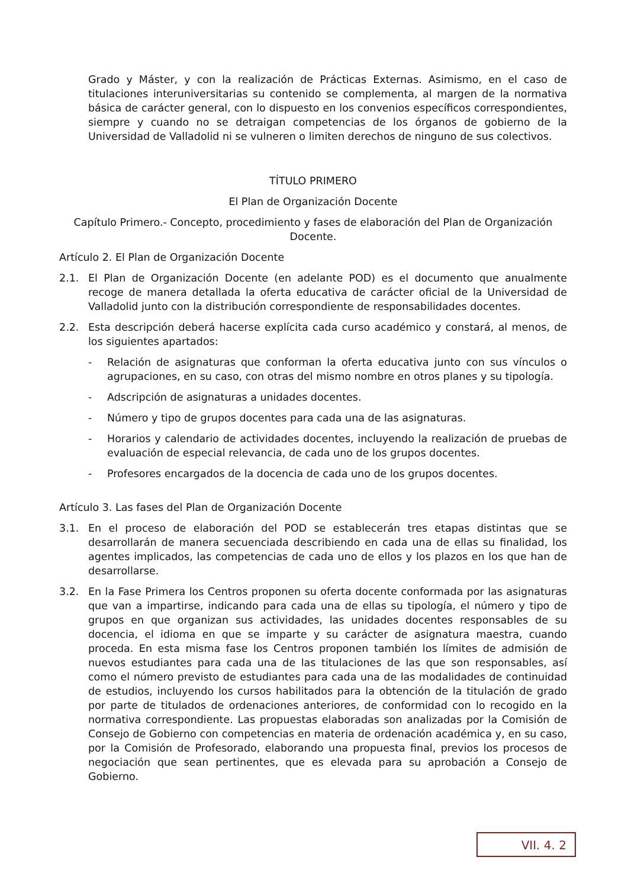Grado y Máster, y con la realización de Prácticas Externas. Asimismo, en el caso de titulaciones interuniversitarias su contenido se complementa, al margen de la normativa básica de carácter general, con lo dispuesto en los convenios específicos correspondientes, siempre y cuando no se detraigan competencias de los órganos de gobierno de la Universidad de Valladolid ni se vulneren o limiten derechos de ninguno de sus colectivos.
TÍTULO PRIMERO
El Plan de Organización Docente
Capítulo Primero.- Concepto, procedimiento y fases de elaboración del Plan de Organización Docente.
Artículo 2. El Plan de Organización Docente
2.1. El Plan de Organización Docente (en adelante POD) es el documento que anualmente recoge de manera detallada la oferta educativa de carácter oficial de la Universidad de Valladolid junto con la distribución correspondiente de responsabilidades docentes.
2.2. Esta descripción deberá hacerse explícita cada curso académico y constará, al menos, de los siguientes apartados:
- Relación de asignaturas que conforman la oferta educativa junto con sus vínculos o agrupaciones, en su caso, con otras del mismo nombre en otros planes y su tipología.
- Adscripción de asignaturas a unidades docentes.
- Número y tipo de grupos docentes para cada una de las asignaturas.
- Horarios y calendario de actividades docentes, incluyendo la realización de pruebas de evaluación de especial relevancia, de cada uno de los grupos docentes.
- Profesores encargados de la docencia de cada uno de los grupos docentes.
Artículo 3. Las fases del Plan de Organización Docente
3.1. En el proceso de elaboración del POD se establecerán tres etapas distintas que se desarrollarán de manera secuenciada describiendo en cada una de ellas su finalidad, los agentes implicados, las competencias de cada uno de ellos y los plazos en los que han de desarrollarse.
3.2. En la Fase Primera los Centros proponen su oferta docente conformada por las asignaturas que van a impartirse, indicando para cada una de ellas su tipología, el número y tipo de grupos en que organizan sus actividades, las unidades docentes responsables de su docencia, el idioma en que se imparte y su carácter de asignatura maestra, cuando proceda. En esta misma fase los Centros proponen también los límites de admisión de nuevos estudiantes para cada una de las titulaciones de las que son responsables, así como el número previsto de estudiantes para cada una de las modalidades de continuidad de estudios, incluyendo los cursos habilitados para la obtención de la titulación de grado por parte de titulados de ordenaciones anteriores, de conformidad con lo recogido en la normativa correspondiente. Las propuestas elaboradas son analizadas por la Comisión de Consejo de Gobierno con competencias en materia de ordenación académica y, en su caso, por la Comisión de Profesorado, elaborando una propuesta final, previos los procesos de negociación que sean pertinentes, que es elevada para su aprobación a Consejo de Gobierno.
VII. 4. 2